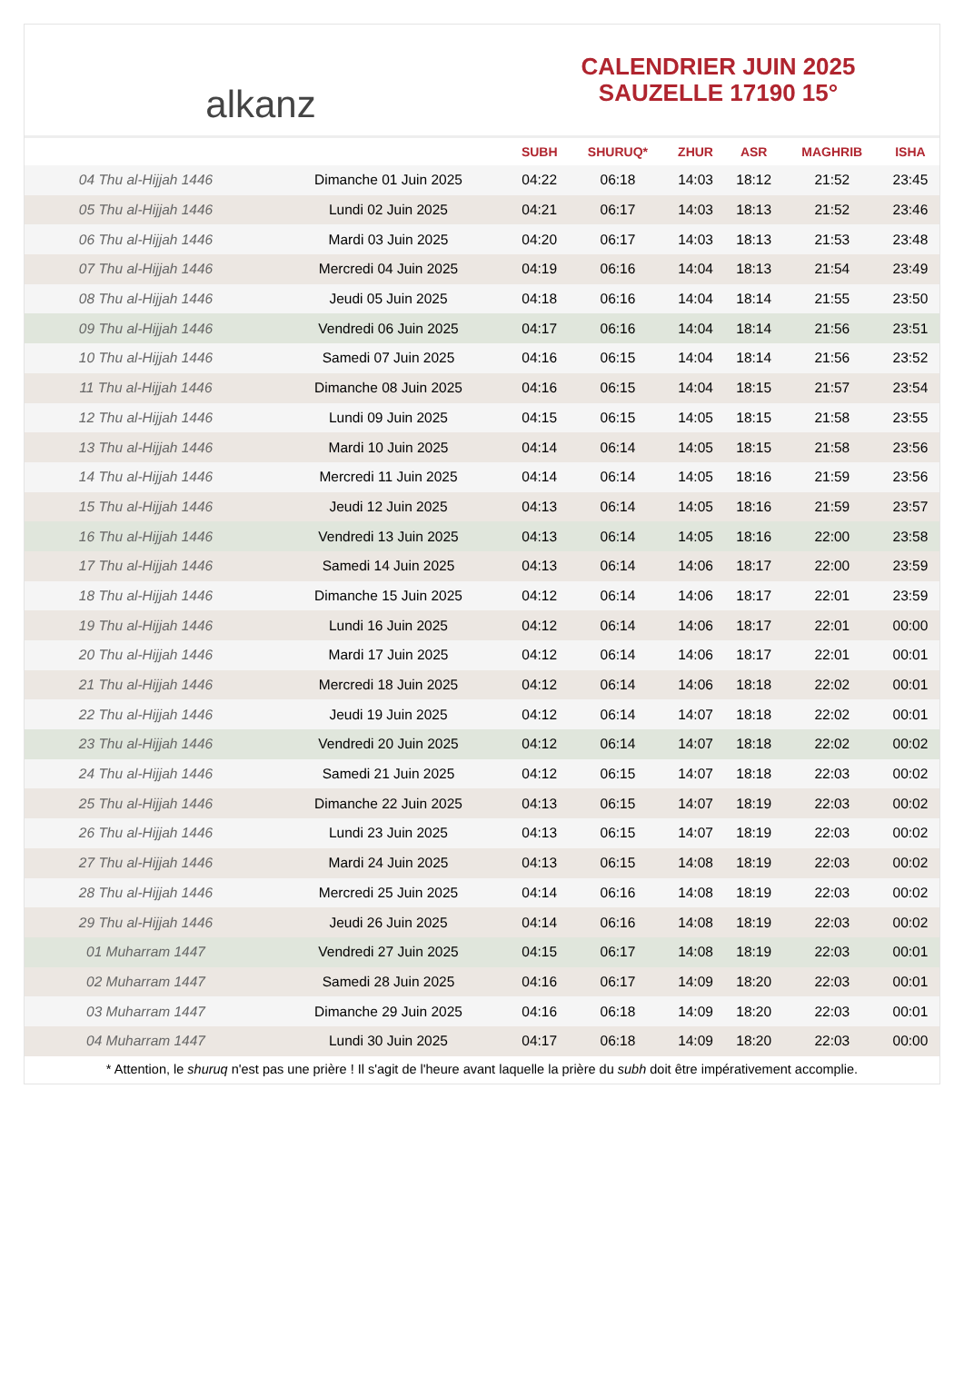alkanz
CALENDRIER JUIN 2025
SAUZELLE 17190 15°
| | | SUBH | SHURUQ* | ZHUR | ASR | MAGHRIB | ISHA |
| --- | --- | --- | --- | --- | --- | --- | --- |
| 04 Thu al-Hijjah 1446 | Dimanche 01 Juin 2025 | 04:22 | 06:18 | 14:03 | 18:12 | 21:52 | 23:45 |
| 05 Thu al-Hijjah 1446 | Lundi 02 Juin 2025 | 04:21 | 06:17 | 14:03 | 18:13 | 21:52 | 23:46 |
| 06 Thu al-Hijjah 1446 | Mardi 03 Juin 2025 | 04:20 | 06:17 | 14:03 | 18:13 | 21:53 | 23:48 |
| 07 Thu al-Hijjah 1446 | Mercredi 04 Juin 2025 | 04:19 | 06:16 | 14:04 | 18:13 | 21:54 | 23:49 |
| 08 Thu al-Hijjah 1446 | Jeudi 05 Juin 2025 | 04:18 | 06:16 | 14:04 | 18:14 | 21:55 | 23:50 |
| 09 Thu al-Hijjah 1446 | Vendredi 06 Juin 2025 | 04:17 | 06:16 | 14:04 | 18:14 | 21:56 | 23:51 |
| 10 Thu al-Hijjah 1446 | Samedi 07 Juin 2025 | 04:16 | 06:15 | 14:04 | 18:14 | 21:56 | 23:52 |
| 11 Thu al-Hijjah 1446 | Dimanche 08 Juin 2025 | 04:16 | 06:15 | 14:04 | 18:15 | 21:57 | 23:54 |
| 12 Thu al-Hijjah 1446 | Lundi 09 Juin 2025 | 04:15 | 06:15 | 14:05 | 18:15 | 21:58 | 23:55 |
| 13 Thu al-Hijjah 1446 | Mardi 10 Juin 2025 | 04:14 | 06:14 | 14:05 | 18:15 | 21:58 | 23:56 |
| 14 Thu al-Hijjah 1446 | Mercredi 11 Juin 2025 | 04:14 | 06:14 | 14:05 | 18:16 | 21:59 | 23:56 |
| 15 Thu al-Hijjah 1446 | Jeudi 12 Juin 2025 | 04:13 | 06:14 | 14:05 | 18:16 | 21:59 | 23:57 |
| 16 Thu al-Hijjah 1446 | Vendredi 13 Juin 2025 | 04:13 | 06:14 | 14:05 | 18:16 | 22:00 | 23:58 |
| 17 Thu al-Hijjah 1446 | Samedi 14 Juin 2025 | 04:13 | 06:14 | 14:06 | 18:17 | 22:00 | 23:59 |
| 18 Thu al-Hijjah 1446 | Dimanche 15 Juin 2025 | 04:12 | 06:14 | 14:06 | 18:17 | 22:01 | 23:59 |
| 19 Thu al-Hijjah 1446 | Lundi 16 Juin 2025 | 04:12 | 06:14 | 14:06 | 18:17 | 22:01 | 00:00 |
| 20 Thu al-Hijjah 1446 | Mardi 17 Juin 2025 | 04:12 | 06:14 | 14:06 | 18:17 | 22:01 | 00:01 |
| 21 Thu al-Hijjah 1446 | Mercredi 18 Juin 2025 | 04:12 | 06:14 | 14:06 | 18:18 | 22:02 | 00:01 |
| 22 Thu al-Hijjah 1446 | Jeudi 19 Juin 2025 | 04:12 | 06:14 | 14:07 | 18:18 | 22:02 | 00:01 |
| 23 Thu al-Hijjah 1446 | Vendredi 20 Juin 2025 | 04:12 | 06:14 | 14:07 | 18:18 | 22:02 | 00:02 |
| 24 Thu al-Hijjah 1446 | Samedi 21 Juin 2025 | 04:12 | 06:15 | 14:07 | 18:18 | 22:03 | 00:02 |
| 25 Thu al-Hijjah 1446 | Dimanche 22 Juin 2025 | 04:13 | 06:15 | 14:07 | 18:19 | 22:03 | 00:02 |
| 26 Thu al-Hijjah 1446 | Lundi 23 Juin 2025 | 04:13 | 06:15 | 14:07 | 18:19 | 22:03 | 00:02 |
| 27 Thu al-Hijjah 1446 | Mardi 24 Juin 2025 | 04:13 | 06:15 | 14:08 | 18:19 | 22:03 | 00:02 |
| 28 Thu al-Hijjah 1446 | Mercredi 25 Juin 2025 | 04:14 | 06:16 | 14:08 | 18:19 | 22:03 | 00:02 |
| 29 Thu al-Hijjah 1446 | Jeudi 26 Juin 2025 | 04:14 | 06:16 | 14:08 | 18:19 | 22:03 | 00:02 |
| 01 Muharram 1447 | Vendredi 27 Juin 2025 | 04:15 | 06:17 | 14:08 | 18:19 | 22:03 | 00:01 |
| 02 Muharram 1447 | Samedi 28 Juin 2025 | 04:16 | 06:17 | 14:09 | 18:20 | 22:03 | 00:01 |
| 03 Muharram 1447 | Dimanche 29 Juin 2025 | 04:16 | 06:18 | 14:09 | 18:20 | 22:03 | 00:01 |
| 04 Muharram 1447 | Lundi 30 Juin 2025 | 04:17 | 06:18 | 14:09 | 18:20 | 22:03 | 00:00 |
* Attention, le shuruq n'est pas une prière ! Il s'agit de l'heure avant laquelle la prière du subh doit être impérativement accomplie.